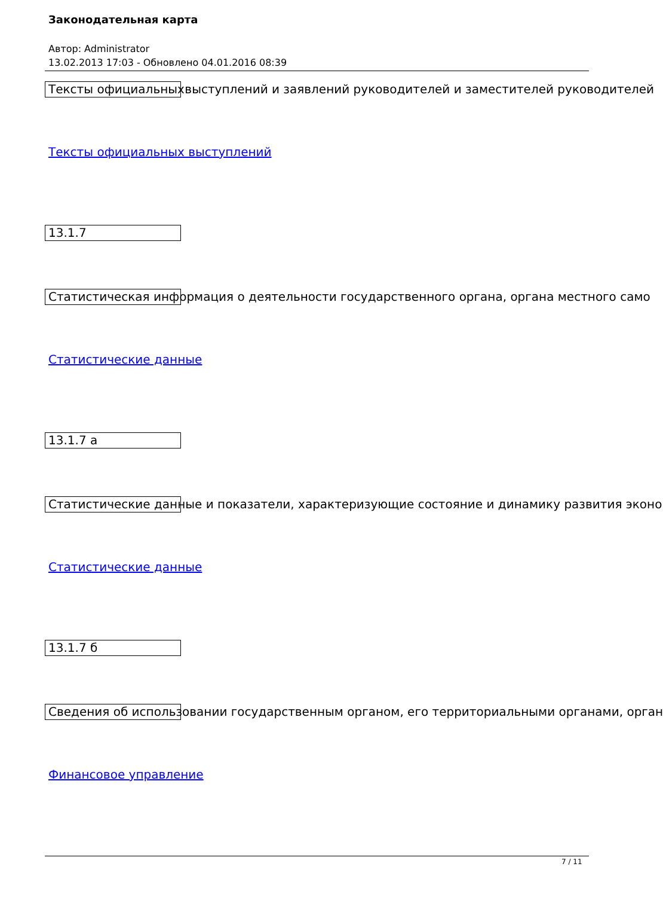Законодательная карта
Автор: Administrator
13.02.2013 17:03 - Обновлено 04.01.2016 08:39
Тексты официальных выступлений и заявлений руководителей и заместителей руководителей
Тексты официальных выступлений
13.1.7
Статистическая информация о деятельности государственного органа, органа местного само
Статистические данные
13.1.7 а
Статистические данные и показатели, характеризующие состояние и динамику развития эконо
Статистические данные
13.1.7 б
Сведения об использовании государственным органом, его территориальными органами, орган
Финансовое управление
7 / 11